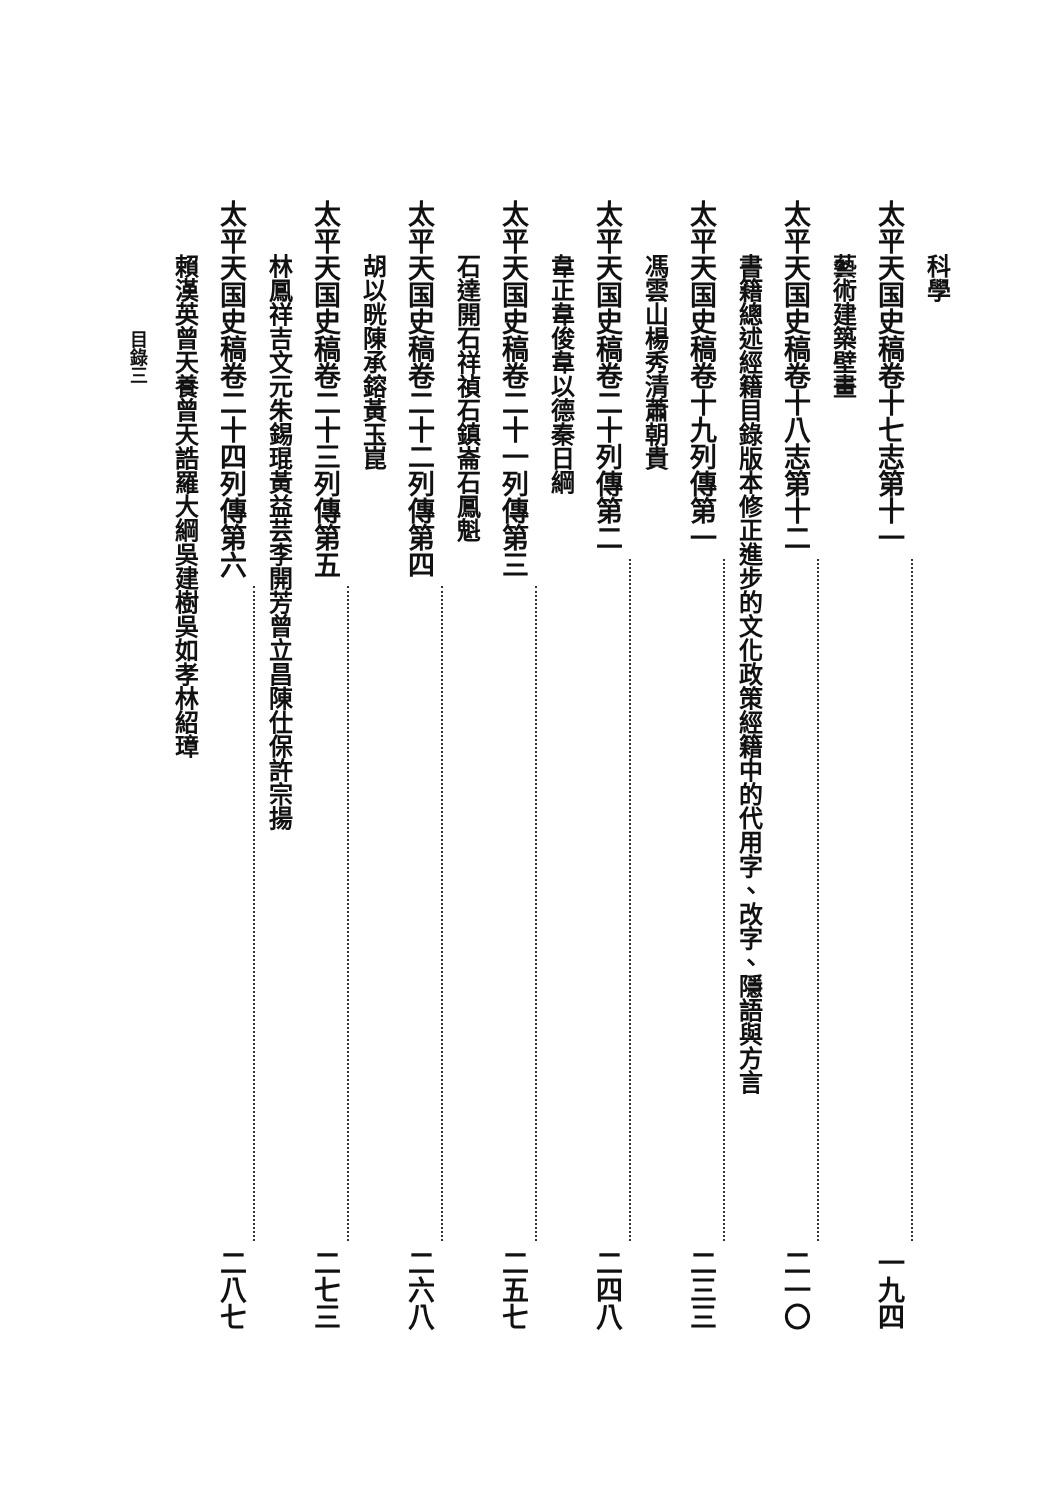科學
太平天国史稿 卷十七 志第十一 一九四
藝術 建築 壁畫
太平天国史稿 卷十八 志第十二 二一〇
書籍 總述 經籍目錄 版本修正 進步的文化政策 經籍中的代用字、改字、隱語與方言
太平天国史稿 卷十九 列傳第一 二三三
馮雲山 楊秀清 蕭朝貴
太平天国史稿 卷二十 列傳第二 二四八
韋正 韋俊 韋以德 秦日綱
太平天国史稿 卷二十一 列傳第三 二五七
石達開 石祥禎 石鎮崙 石鳳魁
太平天国史稿 卷二十二 列傳第四 二六八
胡以晄 陳承鎔 黃玉崑
太平天国史稿 卷二十三 列傳第五 二七三
林鳳祥 吉文元 朱錫琨 黃益芸 李開芳 曾立昌 陳仕保 許宗揚
太平天国史稿 卷二十四 列傳第六 二八七
賴漢英 曾天養 曾天誥 羅大綱 吳建樹 吳如孝 林紹璋
目 錄 三